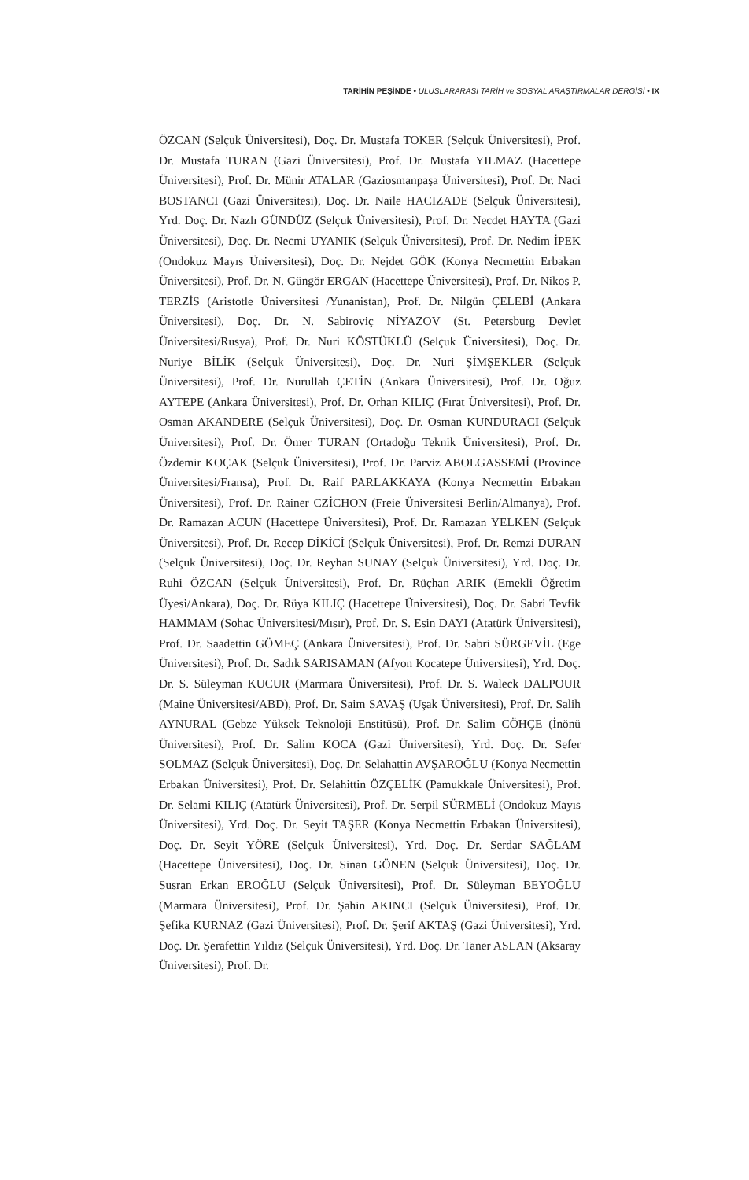TARİHİN PEŞİNDE • ULUSLARARASI TARİH ve SOSYAL ARAŞTIRMALAR DERGİSİ • IX
ÖZCAN (Selçuk Üniversitesi), Doç. Dr. Mustafa TOKER (Selçuk Üniversitesi), Prof. Dr. Mustafa TURAN (Gazi Üniversitesi), Prof. Dr. Mustafa YILMAZ (Hacettepe Üniversitesi), Prof. Dr. Münir ATALAR (Gaziosmanpaşa Üniversitesi), Prof. Dr. Naci BOSTANCI (Gazi Üniversitesi), Doç. Dr. Naile HACIZADE (Selçuk Üniversitesi), Yrd. Doç. Dr. Nazlı GÜNDÜZ (Selçuk Üniversitesi), Prof. Dr. Necdet HAYTA (Gazi Üniversitesi), Doç. Dr. Necmi UYANIK (Selçuk Üniversitesi), Prof. Dr. Nedim İPEK (Ondokuz Mayıs Üniversitesi), Doç. Dr. Nejdet GÖK (Konya Necmettin Erbakan Üniversitesi), Prof. Dr. N. Güngör ERGAN (Hacettepe Üniversitesi), Prof. Dr. Nikos P. TERZİS (Aristotle Üniversitesi /Yunanistan), Prof. Dr. Nilgün ÇELEBİ (Ankara Üniversitesi), Doç. Dr. N. Sabiroviç NİYAZOV (St. Petersburg Devlet Üniversitesi/Rusya), Prof. Dr. Nuri KÖSTÜKLÜ (Selçuk Üniversitesi), Doç. Dr. Nuriye BİLİK (Selçuk Üniversitesi), Doç. Dr. Nuri ŞİMŞEKLER (Selçuk Üniversitesi), Prof. Dr. Nurullah ÇETİN (Ankara Üniversitesi), Prof. Dr. Oğuz AYTEPE (Ankara Üniversitesi), Prof. Dr. Orhan KILIÇ (Fırat Üniversitesi), Prof. Dr. Osman AKANDERE (Selçuk Üniversitesi), Doç. Dr. Osman KUNDURACI (Selçuk Üniversitesi), Prof. Dr. Ömer TURAN (Ortadoğu Teknik Üniversitesi), Prof. Dr. Özdemir KOÇAK (Selçuk Üniversitesi), Prof. Dr. Parviz ABOLGASSEMİ (Province Üniversitesi/Fransa), Prof. Dr. Raif PARLAKKAYA (Konya Necmettin Erbakan Üniversitesi), Prof. Dr. Rainer CZİCHON (Freie Üniversitesi Berlin/Almanya), Prof. Dr. Ramazan ACUN (Hacettepe Üniversitesi), Prof. Dr. Ramazan YELKEN (Selçuk Üniversitesi), Prof. Dr. Recep DİKİCİ (Selçuk Üniversitesi), Prof. Dr. Remzi DURAN (Selçuk Üniversitesi), Doç. Dr. Reyhan SUNAY (Selçuk Üniversitesi), Yrd. Doç. Dr. Ruhi ÖZCAN (Selçuk Üniversitesi), Prof. Dr. Rüçhan ARIK (Emekli Öğretim Üyesi/Ankara), Doç. Dr. Rüya KILIÇ (Hacettepe Üniversitesi), Doç. Dr. Sabri Tevfik HAMMAM (Sohac Üniversitesi/Mısır), Prof. Dr. S. Esin DAYI (Atatürk Üniversitesi), Prof. Dr. Saadettin GÖMEÇ (Ankara Üniversitesi), Prof. Dr. Sabri SÜRGEVİL (Ege Üniversitesi), Prof. Dr. Sadık SARISAMAN (Afyon Kocatepe Üniversitesi), Yrd. Doç. Dr. S. Süleyman KUCUR (Marmara Üniversitesi), Prof. Dr. S. Waleck DALPOUR (Maine Üniversitesi/ABD), Prof. Dr. Saim SAVAŞ (Uşak Üniversitesi), Prof. Dr. Salih AYNURAL (Gebze Yüksek Teknoloji Enstitüsü), Prof. Dr. Salim CÖHÇE (İnönü Üniversitesi), Prof. Dr. Salim KOCA (Gazi Üniversitesi), Yrd. Doç. Dr. Sefer SOLMAZ (Selçuk Üniversitesi), Doç. Dr. Selahattin AVŞAROĞLU (Konya Necmettin Erbakan Üniversitesi), Prof. Dr. Selahittin ÖZÇELİK (Pamukkale Üniversitesi), Prof. Dr. Selami KILIÇ (Atatürk Üniversitesi), Prof. Dr. Serpil SÜRMELİ (Ondokuz Mayıs Üniversitesi), Yrd. Doç. Dr. Seyit TAŞER (Konya Necmettin Erbakan Üniversitesi), Doç. Dr. Seyit YÖRE (Selçuk Üniversitesi), Yrd. Doç. Dr. Serdar SAĞLAM (Hacettepe Üniversitesi), Doç. Dr. Sinan GÖNEN (Selçuk Üniversitesi), Doç. Dr. Susran Erkan EROĞLU (Selçuk Üniversitesi), Prof. Dr. Süleyman BEYOĞLU (Marmara Üniversitesi), Prof. Dr. Şahin AKINCI (Selçuk Üniversitesi), Prof. Dr. Şefika KURNAZ (Gazi Üniversitesi), Prof. Dr. Şerif AKTAŞ (Gazi Üniversitesi), Yrd. Doç. Dr. Şerafettin Yıldız (Selçuk Üniversitesi), Yrd. Doç. Dr. Taner ASLAN (Aksaray Üniversitesi), Prof. Dr.